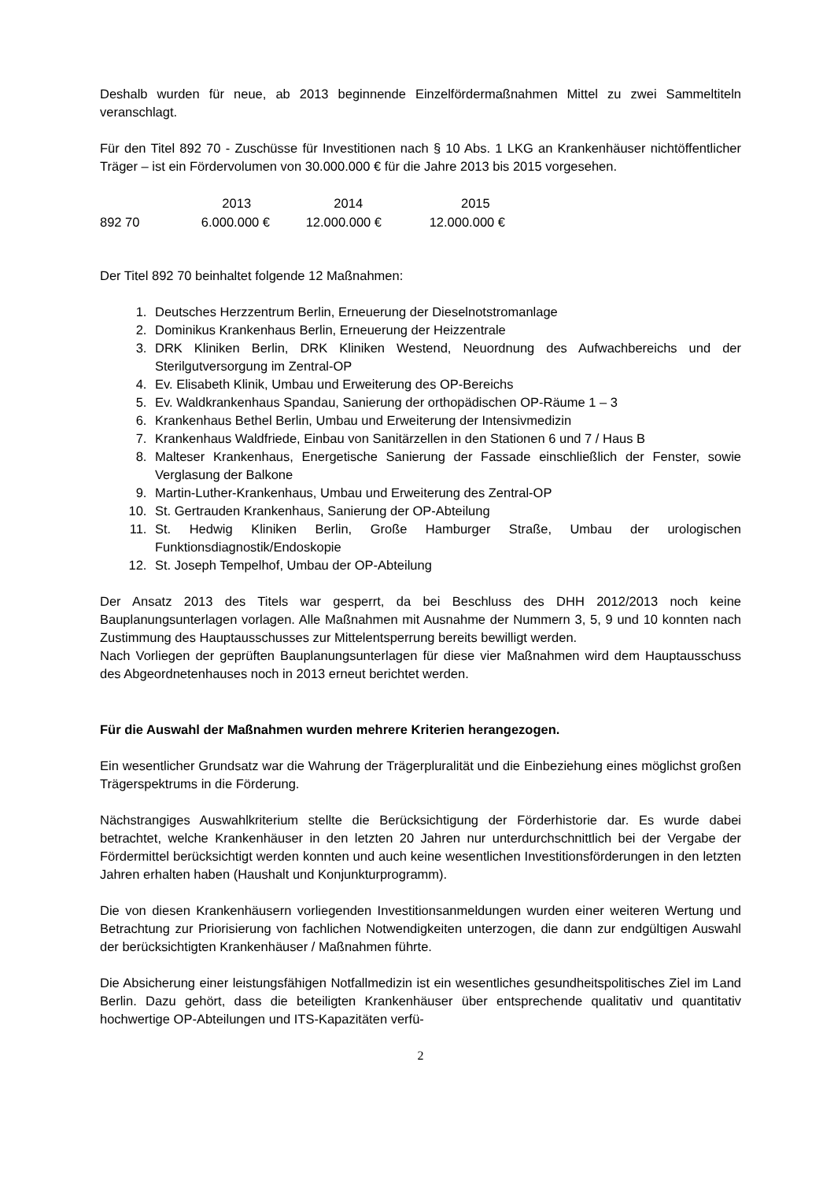Deshalb wurden für neue, ab 2013 beginnende Einzelfördermaßnahmen Mittel zu zwei Sammeltiteln veranschlagt.
Für den Titel 892 70 - Zuschüsse für Investitionen nach § 10 Abs. 1 LKG an Krankenhäuser nichtöffentlicher Träger – ist ein Fördervolumen von 30.000.000 € für die Jahre 2013 bis 2015 vorgesehen.
| | 2013 | 2014 | 2015 |
| --- | --- | --- | --- |
| 892 70 | 6.000.000 € | 12.000.000 € | 12.000.000 € |
Der Titel 892 70 beinhaltet folgende 12 Maßnahmen:
1. Deutsches Herzzentrum Berlin, Erneuerung der Dieselnotstromanlage
2. Dominikus Krankenhaus Berlin, Erneuerung der Heizzentrale
3. DRK Kliniken Berlin, DRK Kliniken Westend, Neuordnung des Aufwachbereichs und der Sterilgutversorgung im Zentral-OP
4. Ev. Elisabeth Klinik, Umbau und Erweiterung des OP-Bereichs
5. Ev. Waldkrankenhaus Spandau, Sanierung der orthopädischen OP-Räume 1 – 3
6. Krankenhaus Bethel Berlin, Umbau und Erweiterung der Intensivmedizin
7. Krankenhaus Waldfriede, Einbau von Sanitärzellen in den Stationen 6 und 7 / Haus B
8. Malteser Krankenhaus, Energetische Sanierung der Fassade einschließlich der Fenster, sowie Verglasung der Balkone
9. Martin-Luther-Krankenhaus, Umbau und Erweiterung des Zentral-OP
10. St. Gertrauden Krankenhaus, Sanierung der OP-Abteilung
11. St. Hedwig Kliniken Berlin, Große Hamburger Straße, Umbau der urologischen Funktionsdiagnostik/Endoskopie
12. St. Joseph Tempelhof, Umbau der OP-Abteilung
Der Ansatz 2013 des Titels war gesperrt, da bei Beschluss des DHH 2012/2013 noch keine Bauplanungsunterlagen vorlagen. Alle Maßnahmen mit Ausnahme der Nummern 3, 5, 9 und 10 konnten nach Zustimmung des Hauptausschusses zur Mittelentsperrung bereits bewilligt werden.
Nach Vorliegen der geprüften Bauplanungsunterlagen für diese vier Maßnahmen wird dem Hauptausschuss des Abgeordnetenhauses noch in 2013 erneut berichtet werden.
Für die Auswahl der Maßnahmen wurden mehrere Kriterien herangezogen.
Ein wesentlicher Grundsatz war die Wahrung der Trägerpluralität und die Einbeziehung eines möglichst großen Trägerspektrums in die Förderung.
Nächstrangiges Auswahlkriterium stellte die Berücksichtigung der Förderhistorie dar. Es wurde dabei betrachtet, welche Krankenhäuser in den letzten 20 Jahren nur unterdurchschnittlich bei der Vergabe der Fördermittel berücksichtigt werden konnten und auch keine wesentlichen Investitionsförderungen in den letzten Jahren erhalten haben (Haushalt und Konjunkturprogramm).
Die von diesen Krankenhäusern vorliegenden Investitionsanmeldungen wurden einer weiteren Wertung und Betrachtung zur Priorisierung von fachlichen Notwendigkeiten unterzogen, die dann zur endgültigen Auswahl der berücksichtigten Krankenhäuser / Maßnahmen führte.
Die Absicherung einer leistungsfähigen Notfallmedizin ist ein wesentliches gesundheitspolitisches Ziel im Land Berlin. Dazu gehört, dass die beteiligten Krankenhäuser über entsprechende qualitativ und quantitativ hochwertige OP-Abteilungen und ITS-Kapazitäten verfü-
2